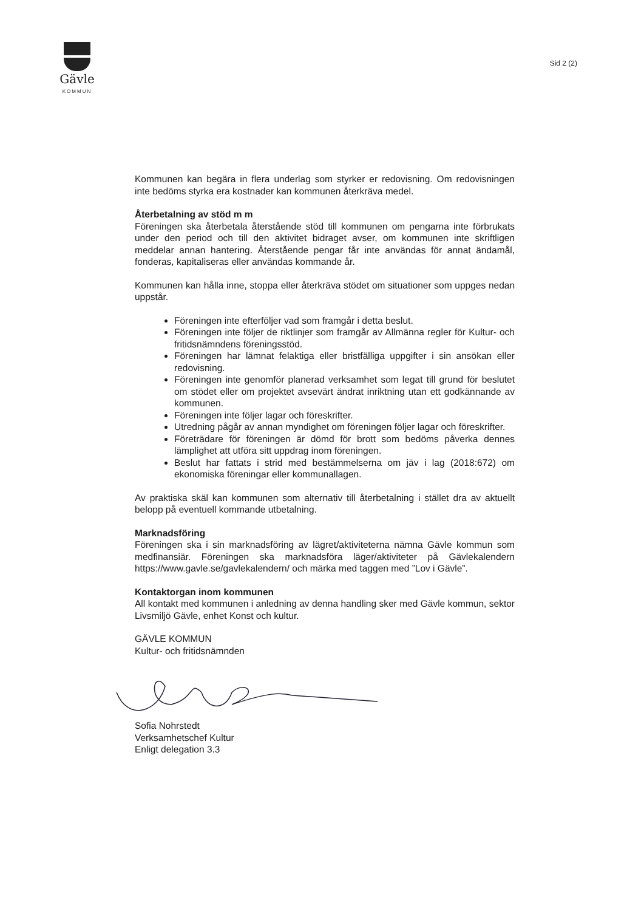Gävle
KOMMUN
Sid 2 (2)
Kommunen kan begära in flera underlag som styrker er redovisning. Om redovisningen inte bedöms styrka era kostnader kan kommunen återkräva medel.
Återbetalning av stöd m m
Föreningen ska återbetala återstående stöd till kommunen om pengarna inte förbrukats under den period och till den aktivitet bidraget avser, om kommunen inte skriftligen meddelar annan hantering. Återstående pengar får inte användas för annat ändamål, fonderas, kapitaliseras eller användas kommande år.
Kommunen kan hålla inne, stoppa eller återkräva stödet om situationer som uppges nedan uppstår.
Föreningen inte efterföljer vad som framgår i detta beslut.
Föreningen inte följer de riktlinjer som framgår av Allmänna regler för Kultur- och fritidsnämndens föreningsstöd.
Föreningen har lämnat felaktiga eller bristfälliga uppgifter i sin ansökan eller redovisning.
Föreningen inte genomför planerad verksamhet som legat till grund för beslutet om stödet eller om projektet avsevärt ändrat inriktning utan ett godkännande av kommunen.
Föreningen inte följer lagar och föreskrifter.
Utredning pågår av annan myndighet om föreningen följer lagar och föreskrifter.
Företrädare för föreningen är dömd för brott som bedöms påverka dennes lämplighet att utföra sitt uppdrag inom föreningen.
Beslut har fattats i strid med bestämmelserna om jäv i lag (2018:672) om ekonomiska föreningar eller kommunallagen.
Av praktiska skäl kan kommunen som alternativ till återbetalning i stället dra av aktuellt belopp på eventuell kommande utbetalning.
Marknadsföring
Föreningen ska i sin marknadsföring av lägret/aktiviteterna nämna Gävle kommun som medfinansiär. Föreningen ska marknadsföra läger/aktiviteter på Gävlekalendern https://www.gavle.se/gavlekalendern/ och märka med taggen med ”Lov i Gävle”.
Kontaktorgan inom kommunen
All kontakt med kommunen i anledning av denna handling sker med Gävle kommun, sektor Livsmiljö Gävle, enhet Konst och kultur.
GÄVLE KOMMUN
Kultur- och fritidsnämnden
Sofia Nohrstedt
Verksamhetschef Kultur
Enligt delegation 3.3